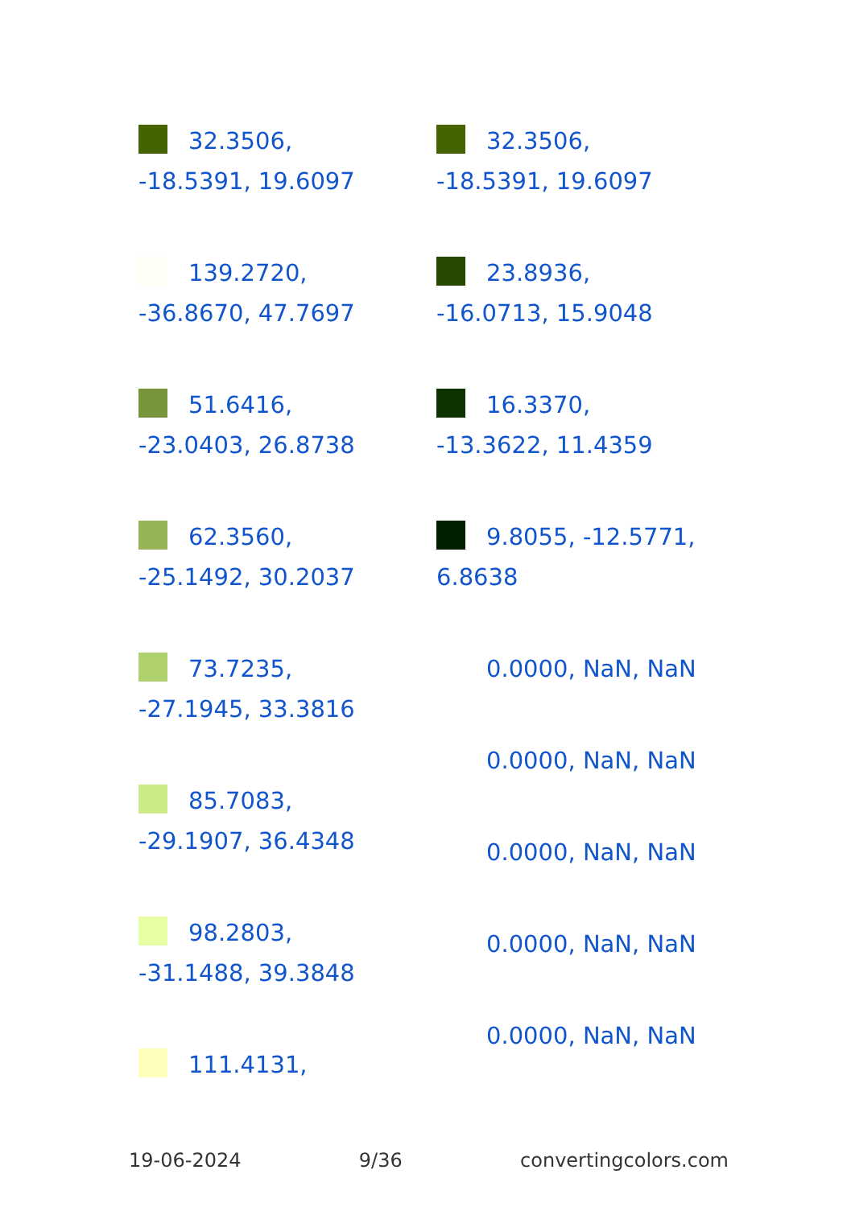32.3506, -18.5391, 19.6097
139.2720, -36.8670, 47.7697
51.6416, -23.0403, 26.8738
62.3560, -25.1492, 30.2037
73.7235, -27.1945, 33.3816
85.7083, -29.1907, 36.4348
98.2803, -31.1488, 39.3848
111.4131,
32.3506, -18.5391, 19.6097
23.8936, -16.0713, 15.9048
16.3370, -13.3622, 11.4359
9.8055, -12.5771, 6.8638
0.0000, NaN, NaN
0.0000, NaN, NaN
0.0000, NaN, NaN
0.0000, NaN, NaN
0.0000, NaN, NaN
19-06-2024 9/36 convertingcolors.com